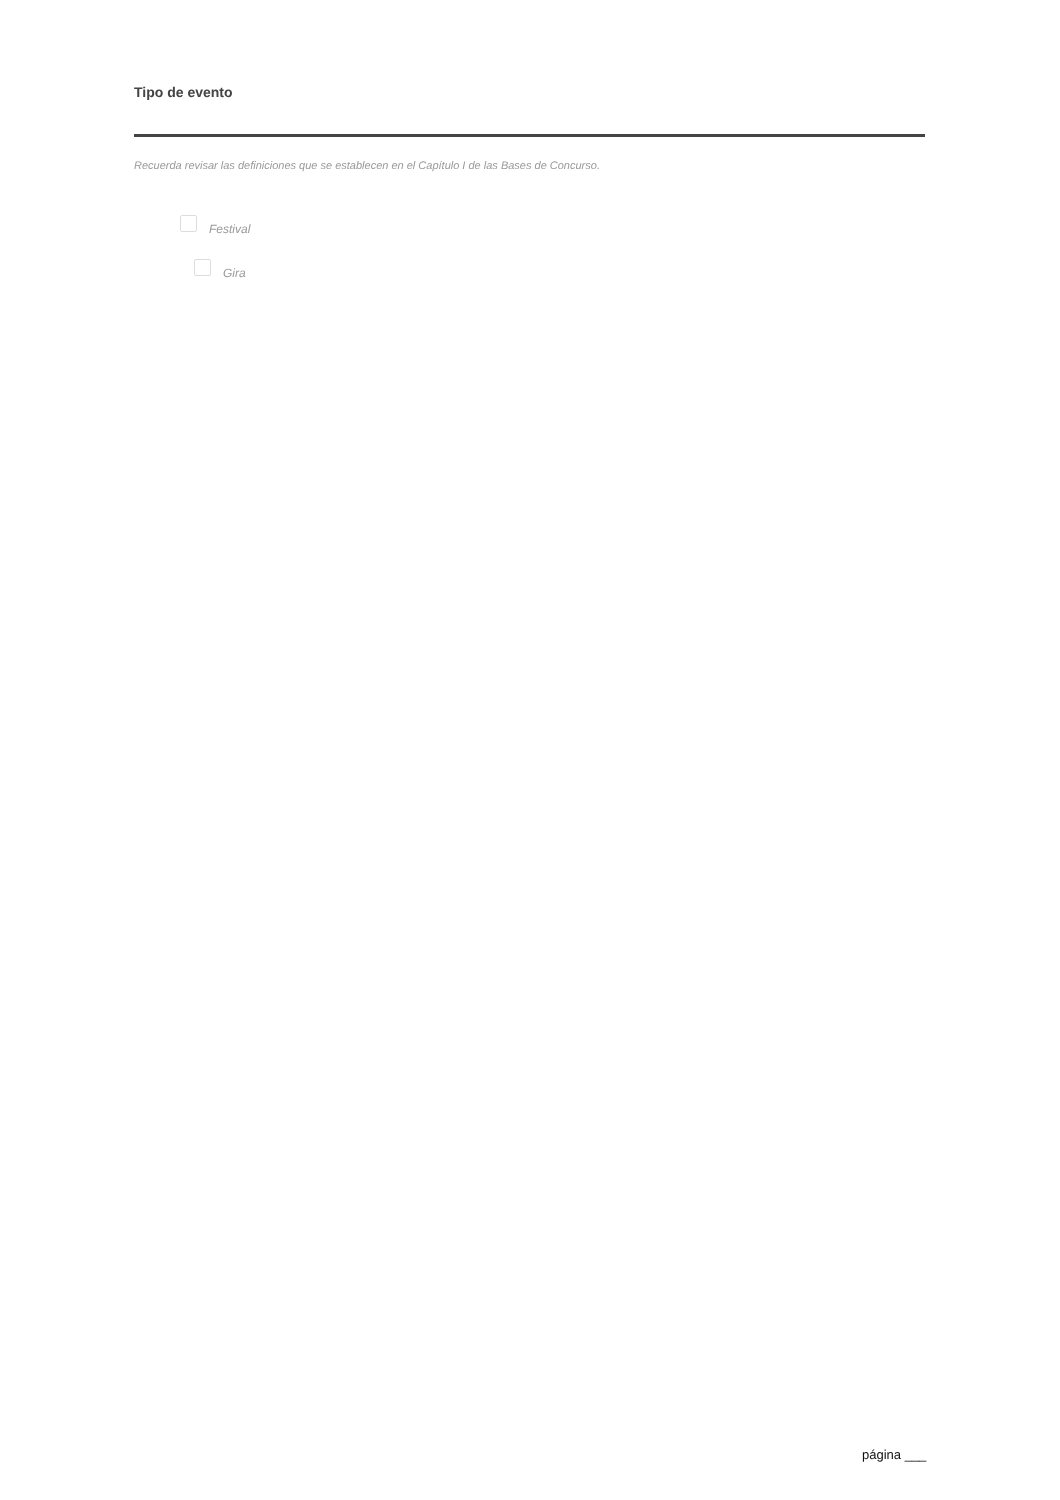Tipo de evento
Recuerda revisar las definiciones que se establecen en el Capítulo I de las Bases de Concurso.
Festival
Gira
página ___